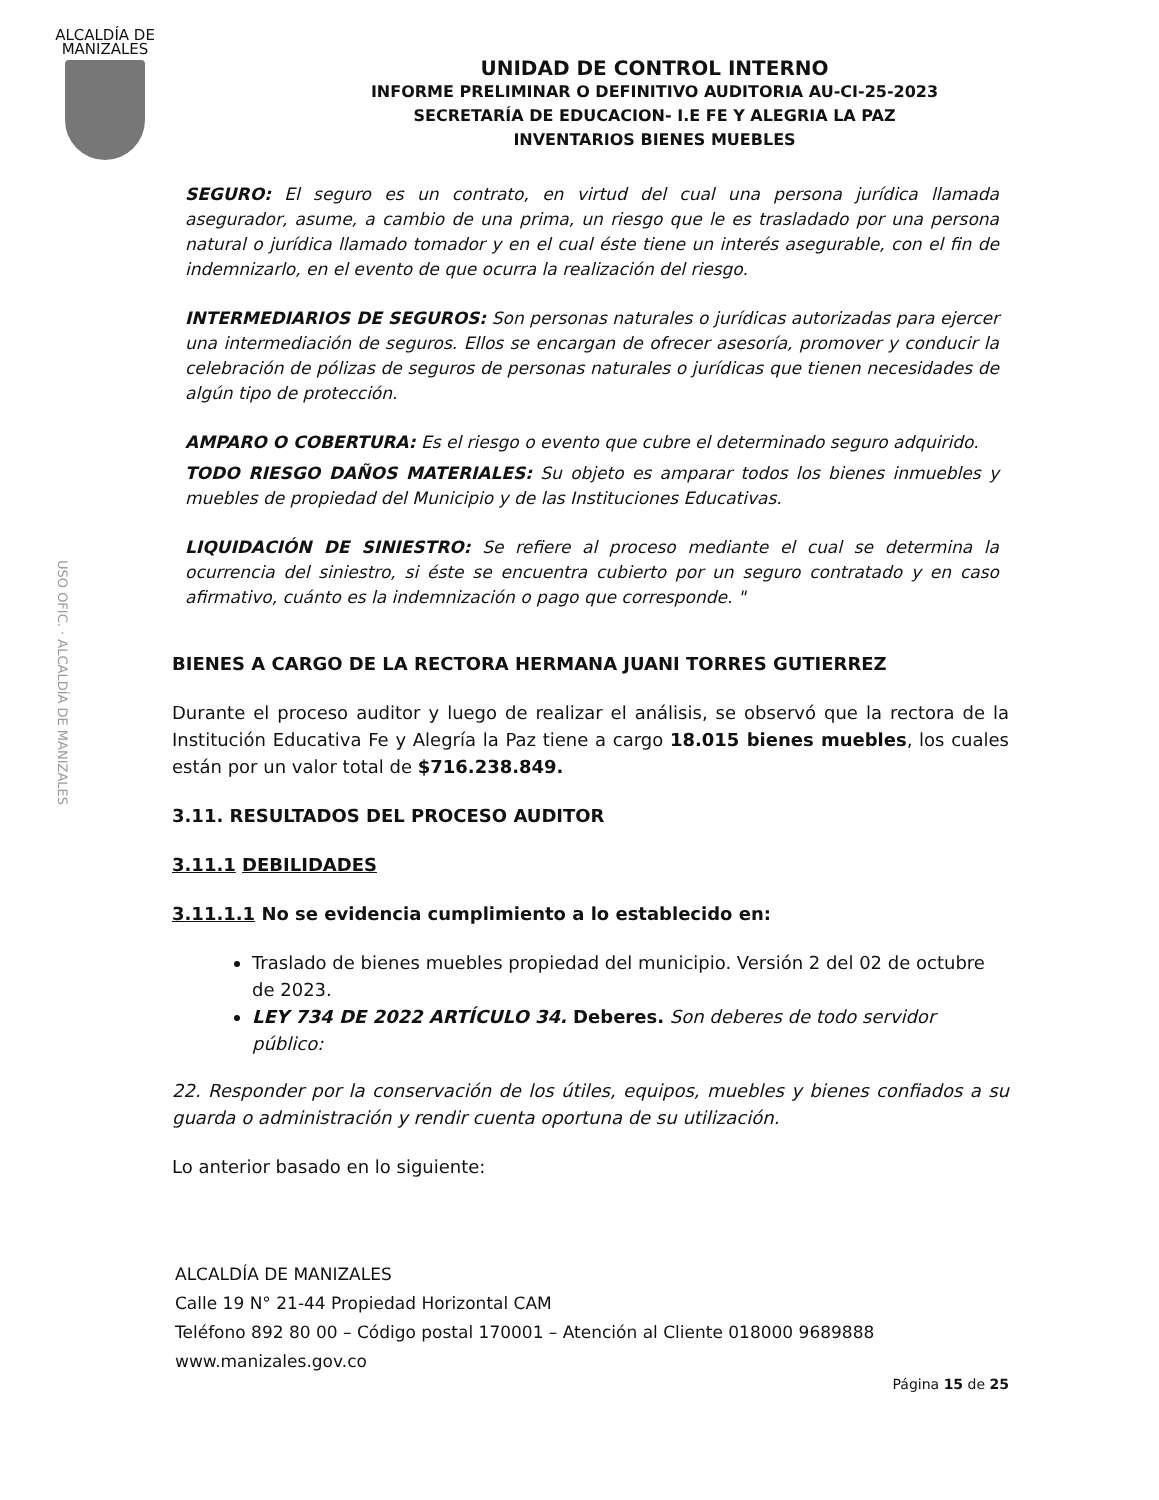ALCALDÍA DE
MANIZALES
USO OFIC. · ALCALDÍA DE MANIZALES
UNIDAD DE CONTROL INTERNO
INFORME PRELIMINAR O DEFINITIVO AUDITORIA AU-CI-25-2023
SECRETARÍA DE EDUCACION- I.E FE Y ALEGRIA LA PAZ
INVENTARIOS BIENES MUEBLES
SEGURO: El seguro es un contrato, en virtud del cual una persona jurídica llamada asegurador, asume, a cambio de una prima, un riesgo que le es trasladado por una persona natural o jurídica llamado tomador y en el cual éste tiene un interés asegurable, con el fin de indemnizarlo, en el evento de que ocurra la realización del riesgo.
INTERMEDIARIOS DE SEGUROS: Son personas naturales o jurídicas autorizadas para ejercer una intermediación de seguros. Ellos se encargan de ofrecer asesoría, promover y conducir la celebración de pólizas de seguros de personas naturales o jurídicas que tienen necesidades de algún tipo de protección.
AMPARO O COBERTURA: Es el riesgo o evento que cubre el determinado seguro adquirido.
TODO RIESGO DAÑOS MATERIALES: Su objeto es amparar todos los bienes inmuebles y muebles de propiedad del Municipio y de las Instituciones Educativas.
LIQUIDACIÓN DE SINIESTRO: Se refiere al proceso mediante el cual se determina la ocurrencia del siniestro, si éste se encuentra cubierto por un seguro contratado y en caso afirmativo, cuánto es la indemnización o pago que corresponde. "
BIENES A CARGO DE LA RECTORA HERMANA JUANI TORRES GUTIERREZ
Durante el proceso auditor y luego de realizar el análisis, se observó que la rectora de la Institución Educativa Fe y Alegría la Paz tiene a cargo 18.015 bienes muebles, los cuales están por un valor total de $716.238.849.
3.11. RESULTADOS DEL PROCESO AUDITOR
3.11.1 DEBILIDADES
3.11.1.1 No se evidencia cumplimiento a lo establecido en:
Traslado de bienes muebles propiedad del municipio. Versión 2 del 02 de octubre de 2023.
LEY 734 DE 2022 ARTÍCULO 34. Deberes. Son deberes de todo servidor público:
22. Responder por la conservación de los útiles, equipos, muebles y bienes confiados a su guarda o administración y rendir cuenta oportuna de su utilización.
Lo anterior basado en lo siguiente:
ALCALDÍA DE MANIZALES
Calle 19 N° 21-44 Propiedad Horizontal CAM
Teléfono 892 80 00 – Código postal 170001 – Atención al Cliente 018000 9689888
www.manizales.gov.co
Página 15 de 25